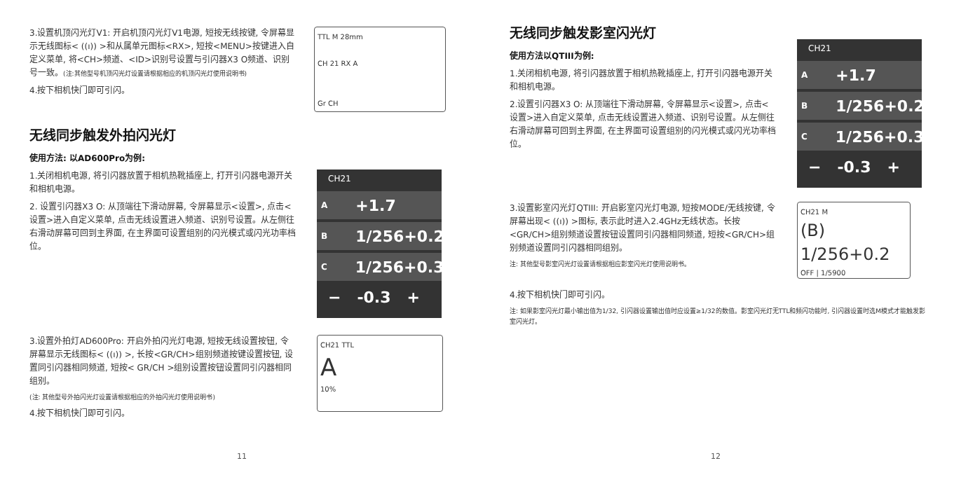3.设置机顶闪光灯V1: 开启机顶闪光灯V1电源, 短按无线按键, 令屏幕显示无线图标< ((ı)) >和从属单元图标<RX>, 短按<MENU>按键进入自定义菜单, 将<CH>频道、<ID>识别号设置与引闪器X3 O频道、识别号一致。(注:其他型号机顶闪光灯设置请根据相应的机顶闪光灯使用说明书)
4.按下相机快门即可引闪。
TTL M 28mm
CH 21 RX A
Gr CH
无线同步触发外拍闪光灯
使用方法: 以AD600Pro为例:
1.关闭相机电源, 将引闪器放置于相机热靴插座上, 打开引闪器电源开关和相机电源。
2. 设置引闪器X3 O: 从顶端往下滑动屏幕, 令屏幕显示<设置>, 点击<设置>进入自定义菜单, 点击无线设置进入频道、识别号设置。从左侧往右滑动屏幕可回到主界面, 在主界面可设置组别的闪光模式或闪光功率档位。
CH21
A +1.7
B 1/256+0.2
C 1/256+0.3
− -0.3 +
3.设置外拍灯AD600Pro: 开启外拍闪光灯电源, 短按无线设置按钮, 令屏幕显示无线图标< ((ı)) >, 长按<GR/CH>组别频道按键设置按钮, 设置同引闪器相同频道, 短按< GR/CH >组别设置按钮设置同引闪器相同组别。
(注: 其他型号外拍闪光灯设置请根据相应的外拍闪光灯使用说明书)
4.按下相机快门即可引闪。
CH21 TTL
A
10%
11
无线同步触发影室闪光灯
使用方法以QTIII为例:
1.关闭相机电源, 将引闪器放置于相机热靴插座上, 打开引闪器电源开关和相机电源。
2.设置引闪器X3 O: 从顶端往下滑动屏幕, 令屏幕显示<设置>, 点击<设置>进入自定义菜单, 点击无线设置进入频道、识别号设置。从左侧往右滑动屏幕可回到主界面, 在主界面可设置组别的闪光模式或闪光功率档位。
CH21
A +1.7
B 1/256+0.2
C 1/256+0.3
− -0.3 +
3.设置影室闪光灯QTIII: 开启影室闪光灯电源, 短按MODE/无线按键, 令屏幕出现< ((ı)) >图标, 表示此时进入2.4GHz无线状态。长按<GR/CH>组别频道设置按钮设置同引闪器相同频道, 短按<GR/CH>组别频道设置同引闪器相同组别。
注: 其他型号影室闪光灯设置请根据相应影室闪光灯使用说明书。
CH21 M
(B) 1/256+0.2
OFF | 1/5900
4.按下相机快门即可引闪。
注: 如果影室闪光灯最小输出值为1/32, 引闪器设置输出值时应设置≥1/32的数值。影室闪光灯无TTL和频闪功能时, 引闪器设置时选M模式才能触发影室闪光灯。
12